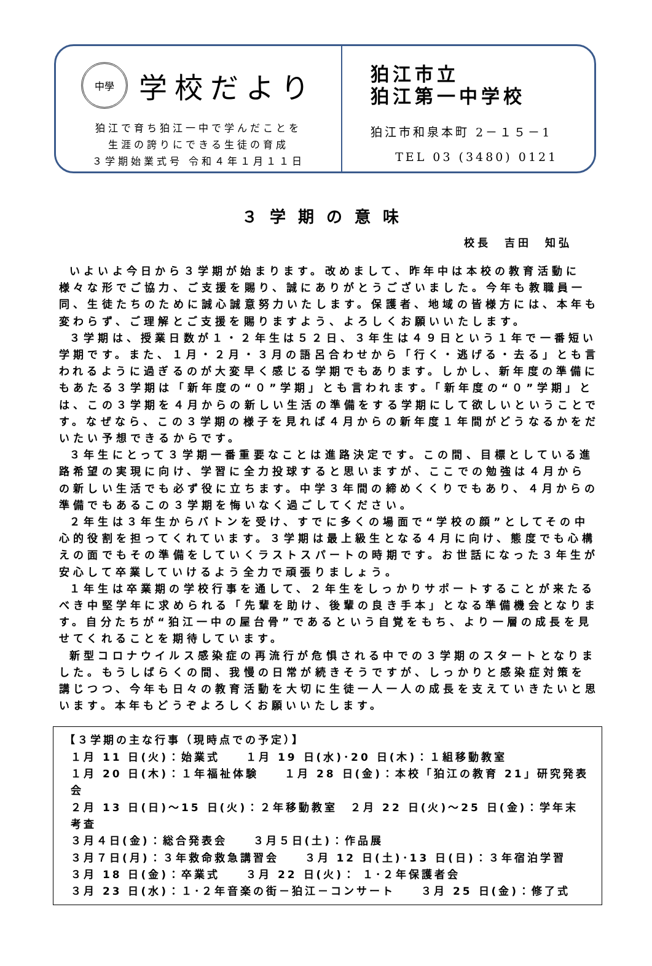中學 学校だより
狛江で育ち狛江一中で学んだことを
生涯の誇りにできる生徒の育成
３学期始業式号 令和４年１月１１日
狛江市立
狛江第一中学校
狛江市和泉本町 2－１５－1
TEL 03 (3480) 0121
３学期の意味
校長　吉田　知弘
いよいよ今日から３学期が始まります。改めまして、昨年中は本校の教育活動に様々な形でご協力、ご支援を賜り、誠にありがとうございました。今年も教職員一同、生徒たちのために誠心誠意努力いたします。保護者、地域の皆様方には、本年も変わらず、ご理解とご支援を賜りますよう、よろしくお願いいたします。
３学期は、授業日数が１・２年生は５２日、３年生は４９日という１年で一番短い学期です。また、１月・２月・３月の語呂合わせから「行く・逃げる・去る」とも言われるように過ぎるのが大変早く感じる学期でもあります。しかし、新年度の準備にもあたる３学期は「新年度の“０”学期」とも言われます。「新年度の“０”学期」とは、この３学期を４月からの新しい生活の準備をする学期にして欲しいということです。なぜなら、この３学期の様子を見れば４月からの新年度１年間がどうなるかをだいたい予想できるからです。
３年生にとって３学期一番重要なことは進路決定です。この間、目標としている進路希望の実現に向け、学習に全力投球すると思いますが、ここでの勉強は４月からの新しい生活でも必ず役に立ちます。中学３年間の締めくくりでもあり、４月からの準備でもあるこの３学期を悔いなく過ごしてください。
２年生は３年生からバトンを受け、すでに多くの場面で“学校の顔”としてその中心的役割を担ってくれています。３学期は最上級生となる４月に向け、態度でも心構えの面でもその準備をしていくラストスパートの時期です。お世話になった３年生が安心して卒業していけるよう全力で頑張りましょう。
１年生は卒業期の学校行事を通して、２年生をしっかりサポートすることが来たるべき中堅学年に求められる「先輩を助け、後輩の良き手本」となる準備機会となります。自分たちが“狛江一中の屋台骨”であるという自覚をもち、より一層の成長を見せてくれることを期待しています。
新型コロナウイルス感染症の再流行が危惧される中での３学期のスタートとなりました。もうしばらくの間、我慢の日常が続きそうですが、しっかりと感染症対策を講じつつ、今年も日々の教育活動を大切に生徒一人一人の成長を支えていきたいと思います。本年もどうぞよろしくお願いいたします。
【３学期の主な行事（現時点での予定）】
１月 11 日(火)：始業式　　１月 19 日(水)･20 日(木)：１組移動教室
１月 20 日(木)：１年福祉体験　　１月 28 日(金)：本校「狛江の教育 21」研究発表会
２月 13 日(日)～15 日(火)：２年移動教室　２月 22 日(火)～25 日(金)：学年末考査
３月４日(金)：総合発表会　　３月５日(土)：作品展
３月７日(月)：３年救命救急講習会　　３月 12 日(土)･13 日(日)：３年宿泊学習
３月 18 日(金)：卒業式　　３月 22 日(火)： １･２年保護者会
３月 23 日(水)：１･２年音楽の街－狛江－コンサート　　３月 25 日(金)：修了式